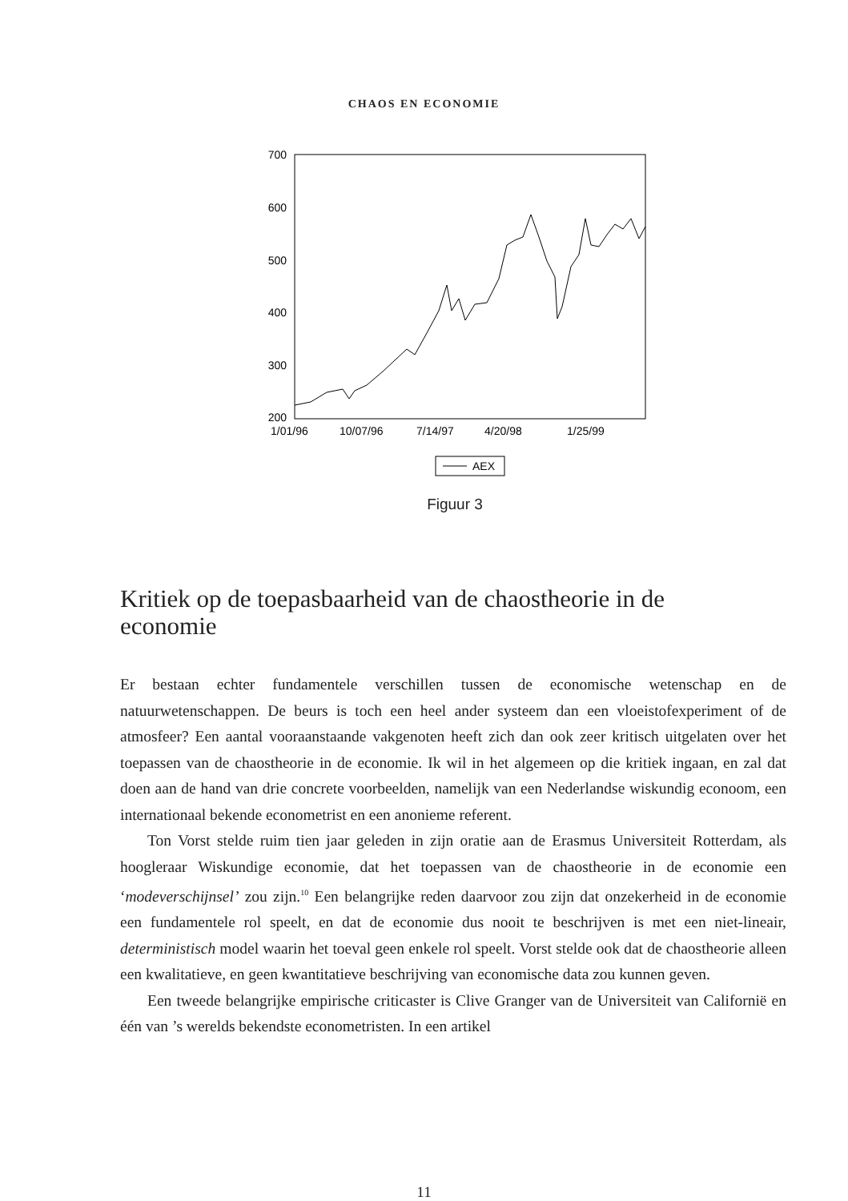CHAOS EN ECONOMIE
700
600
500
400
300
200
1/01/96
10/07/96
7/14/97
4/20/98
1/25/99
AEX
Figuur 3
Kritiek op de toepasbaarheid van de chaostheorie in de economie
Er bestaan echter fundamentele verschillen tussen de economische wetenschap en de natuurwetenschappen. De beurs is toch een heel ander systeem dan een vloeistofexperiment of de atmosfeer? Een aantal vooraanstaande vakgenoten heeft zich dan ook zeer kritisch uitgelaten over het toepassen van de chaostheorie in de economie. Ik wil in het algemeen op die kritiek ingaan, en zal dat doen aan de hand van drie concrete voorbeelden, namelijk van een Nederlandse wiskundig econoom, een internationaal bekende econometrist en een anonieme referent.
Ton Vorst stelde ruim tien jaar geleden in zijn oratie aan de Erasmus Universiteit Rotterdam, als hoogleraar Wiskundige economie, dat het toepassen van de chaostheorie in de economie een ‘modeverschijnsel’ zou zijn.<sup>10</sup> Een belangrijke reden daarvoor zou zijn dat onzekerheid in de economie een fundamentele rol speelt, en dat de economie dus nooit te beschrijven is met een niet-lineair, deterministisch model waarin het toeval geen enkele rol speelt. Vorst stelde ook dat de chaostheorie alleen een kwalitatieve, en geen kwantitatieve beschrijving van economische data zou kunnen geven.
Een tweede belangrijke empirische criticaster is Clive Granger van de Universiteit van Californië en één van ’s werelds bekendste econometristen. In een artikel
11